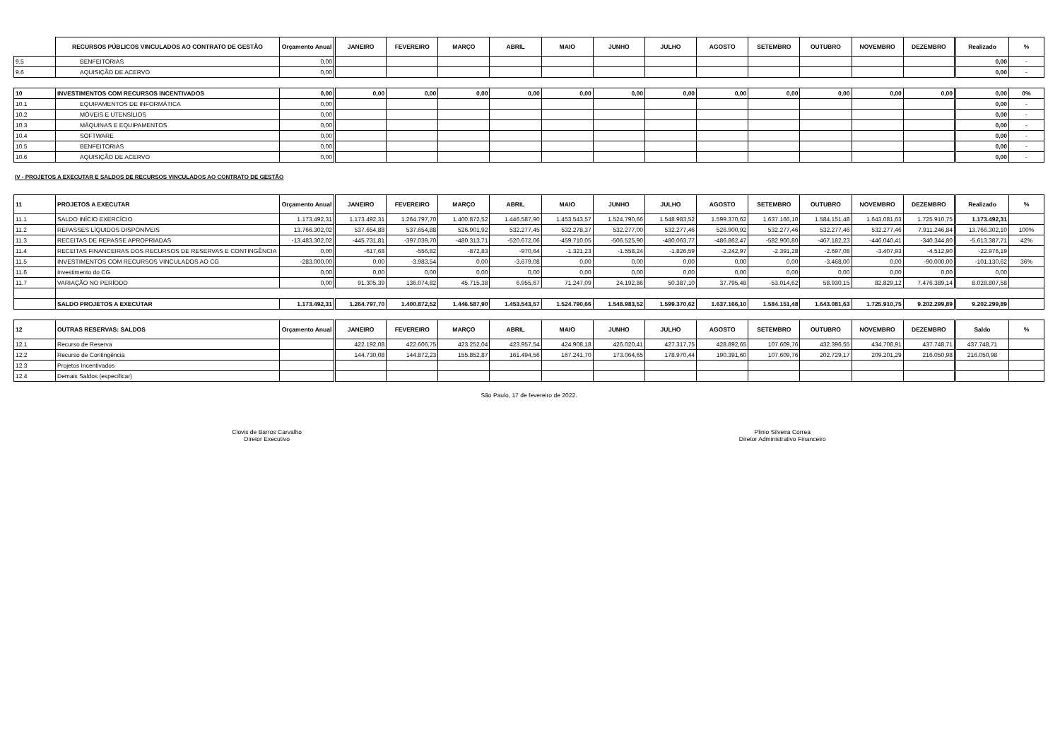| | RECURSOS PÚBLICOS VINCULADOS AO CONTRATO DE GESTÃO | Orçamento Anual | JANEIRO | FEVEREIRO | MARÇO | ABRIL | MAIO | JUNHO | JULHO | AGOSTO | SETEMBRO | OUTUBRO | NOVEMBRO | DEZEMBRO | Realizado | % |
| --- | --- | --- | --- | --- | --- | --- | --- | --- | --- | --- | --- | --- | --- | --- | --- | --- |
| 9.5 | BENFEITORIAS | 0,00 | | | | | | | | | | | | | 0,00 | - |
| 9.6 | AQUISIÇÃO DE ACERVO | 0,00 | | | | | | | | | | | | | 0,00 | - |
| 10 | INVESTIMENTOS COM RECURSOS INCENTIVADOS | 0,00 | 0,00 | 0,00 | 0,00 | 0,00 | 0,00 | 0,00 | 0,00 | 0,00 | 0,00 | 0,00 | 0,00 | 0,00 | 0,00 | 0% |
| 10.1 | EQUIPAMENTOS DE INFORMÁTICA | 0,00 | | | | | | | | | | | | | 0,00 | - |
| 10.2 | MÓVEIS E UTENSÍLIOS | 0,00 | | | | | | | | | | | | | 0,00 | - |
| 10.3 | MÁQUINAS E EQUIPAMENTOS | 0,00 | | | | | | | | | | | | | 0,00 | - |
| 10.4 | SOFTWARE | 0,00 | | | | | | | | | | | | | 0,00 | - |
| 10.5 | BENFEITORIAS | 0,00 | | | | | | | | | | | | | 0,00 | - |
| 10.6 | AQUISIÇÃO DE ACERVO | 0,00 | | | | | | | | | | | | | 0,00 | - |
IV - PROJETOS A EXECUTAR E SALDOS DE RECURSOS VINCULADOS AO CONTRATO DE GESTÃO
| 11 | PROJETOS A EXECUTAR | Orçamento Anual | JANEIRO | FEVEREIRO | MARÇO | ABRIL | MAIO | JUNHO | JULHO | AGOSTO | SETEMBRO | OUTUBRO | NOVEMBRO | DEZEMBRO | Realizado | % |
| --- | --- | --- | --- | --- | --- | --- | --- | --- | --- | --- | --- | --- | --- | --- | --- | --- |
| 11.1 | SALDO INÍCIO EXERCÍCIO | 1.173.492,31 | 1.173.492,31 | 1.264.797,70 | 1.400.872,52 | 1.446.587,90 | 1.453.543,57 | 1.524.790,66 | 1.548.983,52 | 1.599.370,62 | 1.637.166,10 | 1.584.151,48 | 1.643.081,63 | 1.725.910,75 | 1.173.492,31 | |
| 11.2 | REPASSES LÍQUIDOS DISPONÍVEIS | 13.766.302,02 | 537.654,88 | 537.654,88 | 526.901,92 | 532.277,45 | 532.278,37 | 532.277,00 | 532.277,46 | 526.900,92 | 532.277,46 | 532.277,46 | 532.277,46 | 7.911.246,84 | 13.766.302,10 | 100% |
| 11.3 | RECEITAS DE REPASSE APROPRIADAS | -13.483.302,02 | -445.731,81 | -397.039,70 | -480.313,71 | -520.672,06 | -459.710,05 | -506.525,90 | -480.063,77 | -486.862,47 | -582.900,80 | -467.182,23 | -446.040,41 | -340.344,80 | -5.613.387,71 | 42% |
| 11.4 | RECEITAS FINANCEIRAS DOS RECURSOS DE RESERVAS E CONTINGÊNCIA | 0,00 | -617,68 | -556,82 | -872,83 | -970,64 | -1.321,23 | -1.558,24 | -1.826,59 | -2.242,97 | -2.391,28 | -2.697,08 | -3.407,93 | -4.512,90 | -22.976,19 | |
| 11.5 | INVESTIMENTOS COM RECURSOS VINCULADOS AO CG | -283.000,00 | 0,00 | -3.983,54 | 0,00 | -3.679,08 | 0,00 | 0,00 | 0,00 | 0,00 | 0,00 | -3.468,00 | 0,00 | -90.000,00 | -101.130,62 | 36% |
| 11.6 | Investimento do CG | 0,00 | 0,00 | 0,00 | 0,00 | 0,00 | 0,00 | 0,00 | 0,00 | 0,00 | 0,00 | 0,00 | 0,00 | 0,00 | 0,00 | |
| 11.7 | VARIAÇÃO NO PERÍODO | 0,00 | 91.305,39 | 136.074,82 | 45.715,38 | 6.955,67 | 71.247,09 | 24.192,86 | 50.387,10 | 37.795,48 | -53.014,62 | 58.930,15 | 82.829,12 | 7.476.389,14 | 8.028.807,58 | |
| | SALDO PROJETOS A EXECUTAR | 1.173.492,31 | 1.264.797,70 | 1.400.872,52 | 1.446.587,90 | 1.453.543,57 | 1.524.790,66 | 1.548.983,52 | 1.599.370,62 | 1.637.166,10 | 1.584.151,48 | 1.643.081,63 | 1.725.910,75 | 9.202.299,89 | 9.202.299,89 | |
| 12 | OUTRAS RESERVAS: SALDOS | Orçamento Anual | JANEIRO | FEVEREIRO | MARÇO | ABRIL | MAIO | JUNHO | JULHO | AGOSTO | SETEMBRO | OUTUBRO | NOVEMBRO | DEZEMBRO | Saldo | % |
| --- | --- | --- | --- | --- | --- | --- | --- | --- | --- | --- | --- | --- | --- | --- | --- | --- |
| 12.1 | Recurso de Reserva | | 422.192,08 | 422.606,75 | 423.252,04 | 423.957,54 | 424.908,18 | 426.020,41 | 427.317,75 | 428.892,65 | 107.609,76 | 432.396,55 | 434.708,91 | 437.748,71 | 437.748,71 | |
| 12.2 | Recurso de Contingência | | 144.730,08 | 144.872,23 | 155.852,87 | 161.494,56 | 167.241,70 | 173.064,65 | 178.970,44 | 190.391,60 | 107.609,76 | 202.729,17 | 209.201,29 | 216.050,98 | 216.050,98 | |
| 12.3 | Projetos Incentivados | | | | | | | | | | | | | | | |
| 12.4 | Demais Saldos (especificar) | | | | | | | | | | | | | | | |
São Paulo, 17 de fevereiro de 2022.
Clovis de Barros Carvalho
Diretor Executivo
Plinio Silveira Correa
Diretor Administrativo Financeiro